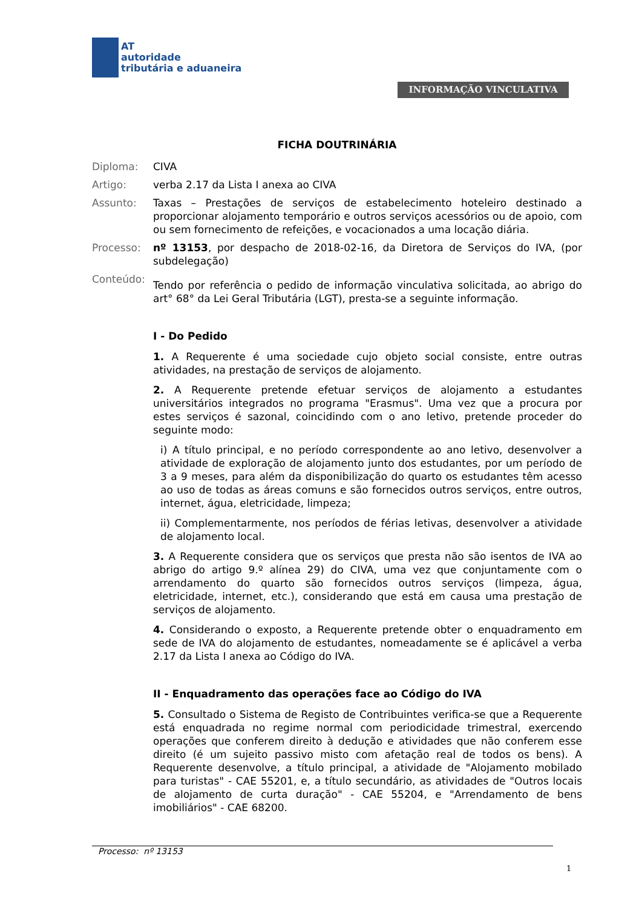AT
autoridade
tributária e aduaneira
INFORMAÇÃO VINCULATIVA
FICHA DOUTRINÁRIA
Diploma: CIVA
Artigo: verba 2.17 da Lista I anexa ao CIVA
Assunto: Taxas – Prestações de serviços de estabelecimento hoteleiro destinado a proporcionar alojamento temporário e outros serviços acessórios ou de apoio, com ou sem fornecimento de refeições, e vocacionados a uma locação diária.
Processo: nº 13153, por despacho de 2018-02-16, da Diretora de Serviços do IVA, (por subdelegação)
Conteúdo:
Tendo por referência o pedido de informação vinculativa solicitada, ao abrigo do art° 68° da Lei Geral Tributária (LGT), presta-se a seguinte informação.
I - Do Pedido
1. A Requerente é uma sociedade cujo objeto social consiste, entre outras atividades, na prestação de serviços de alojamento.
2. A Requerente pretende efetuar serviços de alojamento a estudantes universitários integrados no programa "Erasmus". Uma vez que a procura por estes serviços é sazonal, coincidindo com o ano letivo, pretende proceder do seguinte modo:
i) A título principal, e no período correspondente ao ano letivo, desenvolver a atividade de exploração de alojamento junto dos estudantes, por um período de 3 a 9 meses, para além da disponibilização do quarto os estudantes têm acesso ao uso de todas as áreas comuns e são fornecidos outros serviços, entre outros, internet, água, eletricidade, limpeza;
ii) Complementarmente, nos períodos de férias letivas, desenvolver a atividade de alojamento local.
3. A Requerente considera que os serviços que presta não são isentos de IVA ao abrigo do artigo 9.º alínea 29) do CIVA, uma vez que conjuntamente com o arrendamento do quarto são fornecidos outros serviços (limpeza, água, eletricidade, internet, etc.), considerando que está em causa uma prestação de serviços de alojamento.
4. Considerando o exposto, a Requerente pretende obter o enquadramento em sede de IVA do alojamento de estudantes, nomeadamente se é aplicável a verba 2.17 da Lista I anexa ao Código do IVA.
II - Enquadramento das operações face ao Código do IVA
5. Consultado o Sistema de Registo de Contribuintes verifica-se que a Requerente está enquadrada no regime normal com periodicidade trimestral, exercendo operações que conferem direito à dedução e atividades que não conferem esse direito (é um sujeito passivo misto com afetação real de todos os bens). A Requerente desenvolve, a título principal, a atividade de "Alojamento mobilado para turistas" - CAE 55201, e, a título secundário, as atividades de "Outros locais de alojamento de curta duração" - CAE 55204, e "Arrendamento de bens imobiliários" - CAE 68200.
Processo: nº 13153
1